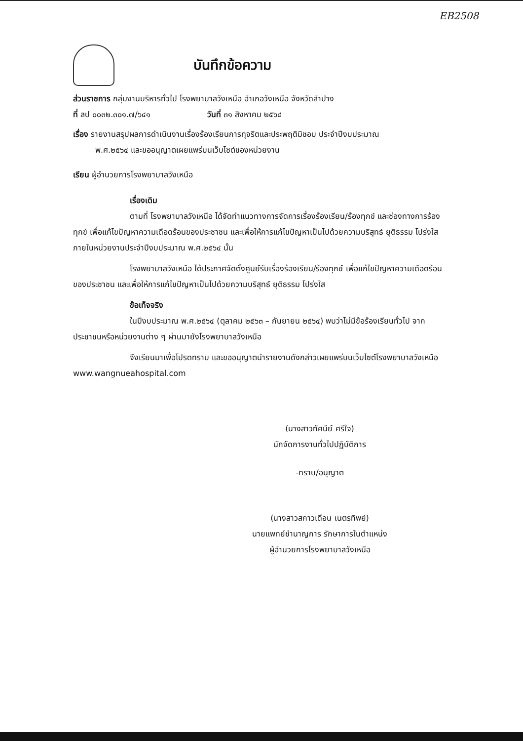EB2508
บันทึกข้อความ
ส่วนราชการ กลุ่มงานบริหารทั่วไป โรงพยาบาลวังเหนือ อำเภอวังเหนือ จังหวัดลำปาง
ที่ ลป ๐๐๓๒.๓๐๑.๗/๖๔๑ วันที่ ๓๑ สิงหาคม ๒๕๖๔
เรื่อง รายงานสรุปผลการดำเนินงานเรื่องร้องเรียนการทุจริตและประพฤติมิชอบ ประจำปีงบประมาณ
พ.ศ.๒๕๖๔ และขออนุญาตเผยแพร่บนเว็บไซต์ของหน่วยงาน
เรียน ผู้อำนวยการโรงพยาบาลวังเหนือ
เรื่องเดิม
ตามที่ โรงพยาบาลวังเหนือ ได้จัดทำแนวทางการจัดการเรื่องร้องเรียน/ร้องทุกข์ และช่องทางการร้องทุกข์ เพื่อแก้ไขปัญหาความเดือดร้อนของประชาชน และเพื่อให้การแก้ไขปัญหาเป็นไปด้วยความบริสุทธ์ ยุติธรรม โปร่งใส ภายในหน่วยงานประจำปีงบประมาณ พ.ศ.๒๕๖๔ นั้น
โรงพยาบาลวังเหนือ ได้ประกาศจัดตั้งศูนย์รับเรื่องร้องเรียน/ร้องทุกข์ เพื่อแก้ไขปัญหาความเดือดร้อนของประชาชน และเพื่อให้การแก้ไขปัญหาเป็นไปด้วยความบริสุทธ์ ยุติธรรม โปร่งใส
ข้อเท็จจริง
ในปีงบประมาณ พ.ศ.๒๕๖๔ (ตุลาคม ๒๕๖๓ – กันยายน ๒๕๖๔) พบว่าไม่มีข้อร้องเรียนทั่วไป จากประชาชนหรือหน่วยงานต่าง ๆ ผ่านมายังโรงพยาบาลวังเหนือ
จึงเรียนมาเพื่อโปรดทราบ และขออนุญาตนำรายงานดังกล่าวเผยแพร่บนเว็บไซต์โรงพยาบาลวังเหนือ www.wangnueahospital.com
(นางสาวทัศนีย์ ศรีใจ)
นักจัดการงานทั่วไปปฏิบัติการ
-ทราบ/อนุญาต
(นางสาวสกาวเดือน เนตรทิพย์)
นายแพทย์ชำนาญการ รักษาการในตำแหน่ง
ผู้อำนวยการโรงพยาบาลวังเหนือ